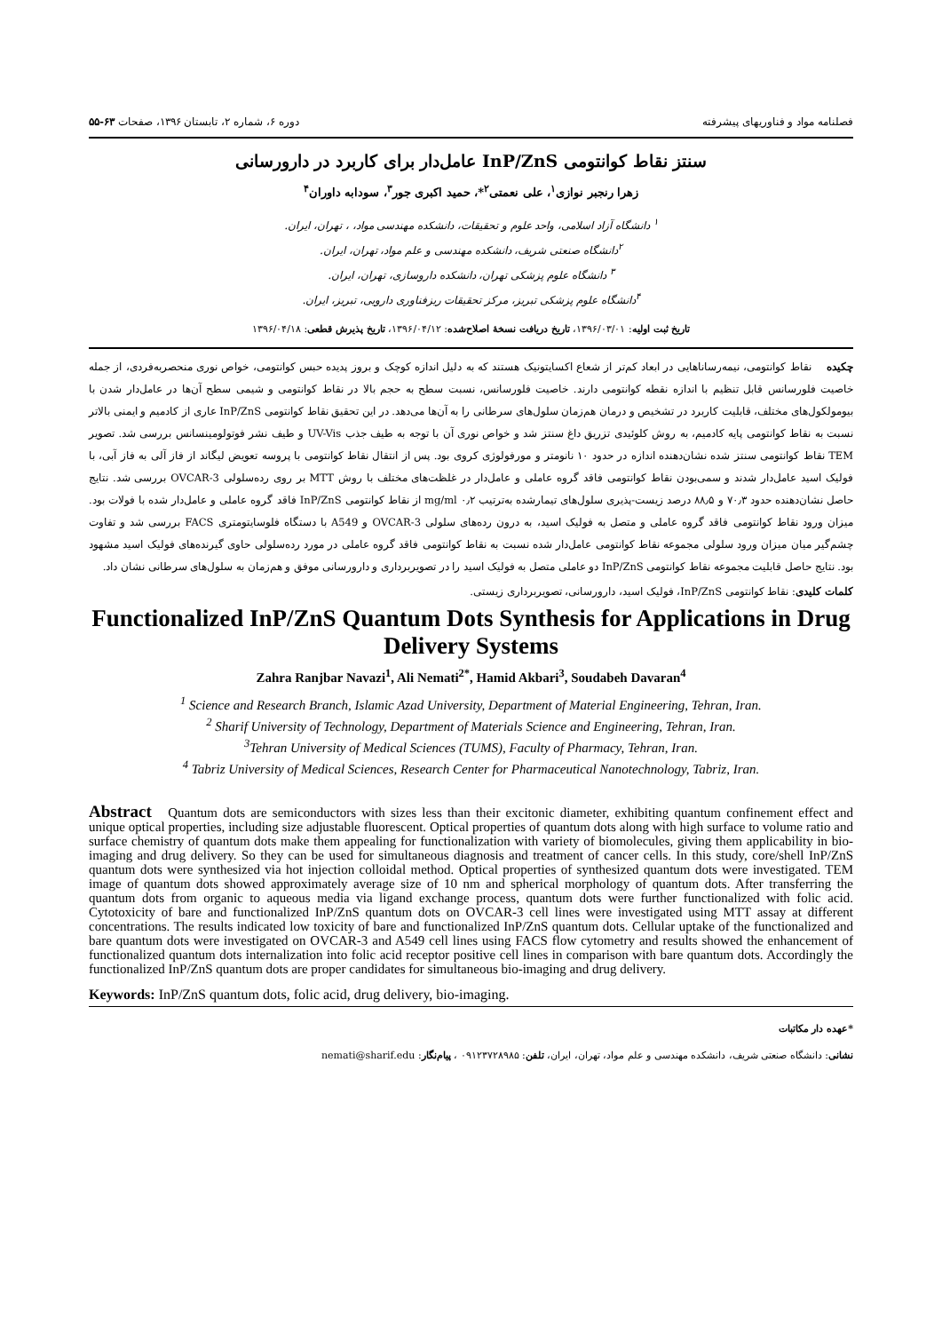فصلنامه مواد و فناوریهای پیشرفته دوره ۶، شماره ۲، تابستان ۱۳۹۶، صفحات ۶۳-۵۵
سنتز نقاط کوانتومی InP/ZnS عامل‌دار برای کاربرد در دارورسانی
زهرا رنجبر نوازی<sup>۱</sup>، علی نعمتی<sup>۲</sup>*، حمید اکبری جور<sup>۳</sup>، سودابه داوران<sup>۴</sup>
<sup>۱</sup> دانشگاه آزاد اسلامی، واحد علوم و تحقیقات، دانشکده مهندسی مواد، ، تهران، ایران.
<sup>۲</sup> دانشگاه صنعتی شریف، دانشکده مهندسی و علم مواد، تهران، ایران.
<sup>۳</sup> دانشگاه علوم پزشکی تهران، دانشکده داروسازی، تهران، ایران.
<sup>۴</sup> دانشگاه علوم پزشکی تبریز، مرکز تحقیقات ریزفناوری دارویی، تبریز، ایران.
تاریخ ثبت اولیه: ۱۳۹۶/۰۳/۰۱، تاریخ دریافت نسخهٔ اصلاح‌شده: ۱۳۹۶/۰۴/۱۲، تاریخ پذیرش قطعی: ۱۳۹۶/۰۴/۱۸
چکیده نقاط کوانتومی، نیمه‌رساناهایی در ابعاد کم‌تر از شعاع اکسایتونیک هستند که به دلیل اندازه کوچک و بروز پدیده حبس کوانتومی، خواص نوری منحصربه‌فردی، از جمله خاصیت فلورسانس قابل تنظیم با اندازه نقطه کوانتومی دارند. خاصیت فلورسانس، نسبت سطح به حجم بالا در نقاط کوانتومی و شیمی سطح آن‌ها در عامل‌دار شدن با بیومولکول‌های مختلف، قابلیت کاربرد در تشخیص و درمان هم‌زمان سلول‌های سرطانی را به آن‌ها می‌دهد. در این تحقیق نقاط کوانتومی InP/ZnS عاری از کادمیم و ایمنی بالاتر نسبت به نقاط کوانتومی پایه کادمیم، به روش کلوئیدی تزریق داغ سنتز شد و خواص نوری آن با توجه به طیف جذب UV-Vis و طیف نشر فوتولومینسانس بررسی شد. تصویر TEM نقاط کوانتومی سنتز شده نشان‌دهنده اندازه در حدود ۱۰ نانومتر و مورفولوژی کروی بود. پس از انتقال نقاط کوانتومی با پروسه تعویض لیگاند از فاز آلی به فاز آبی، با فولیک اسید عامل‌دار شدند و سمی‌بودن نقاط کوانتومی فاقد گروه عاملی و عامل‌دار در غلظت‌های مختلف با روش MTT بر روی رده‌سلولی OVCAR-3 بررسی شد. نتایج حاصل نشان‌دهنده حدود ۷۰٫۳ و ۸۸٫۵ درصد زیست-پذیری سلول‌های تیمارشده به‌ترتیب ۰٫۲ mg/ml از نقاط کوانتومی InP/ZnS فاقد گروه عاملی و عامل‌دار شده با فولات بود. میزان ورود نقاط کوانتومی فاقد گروه عاملی و متصل به فولیک اسید، به درون رده‌های سلولی OVCAR-3 و A549 با دستگاه فلوسایتومتری FACS بررسی شد و تفاوت چشم‌گیر میان میزان ورود سلولی مجموعه نقاط کوانتومی عامل‌دار شده نسبت به نقاط کوانتومی فاقد گروه عاملی در مورد رده‌سلولی حاوی گیرنده‌های فولیک اسید مشهود بود. نتایج حاصل قابلیت مجموعه نقاط کوانتومی InP/ZnS دو عاملی متصل به فولیک اسید را در تصویربرداری و دارورسانی موفق و هم‌زمان به سلول‌های سرطانی نشان داد.
کلمات کلیدی: نقاط کوانتومی InP/ZnS، فولیک اسید، دارورسانی، تصویربرداری زیستی.
Functionalized InP/ZnS Quantum Dots Synthesis for Applications in Drug Delivery Systems
Zahra Ranjbar Navazi<sup>1</sup>, Ali Nemati<sup>2*</sup>, Hamid Akbari<sup>3</sup>, Soudabeh Davaran<sup>4</sup>
<sup>1</sup> Science and Research Branch, Islamic Azad University, Department of Material Engineering, Tehran, Iran.
<sup>2</sup> Sharif University of Technology, Department of Materials Science and Engineering, Tehran, Iran.
<sup>3</sup> Tehran University of Medical Sciences (TUMS), Faculty of Pharmacy, Tehran, Iran.
<sup>4</sup> Tabriz University of Medical Sciences, Research Center for Pharmaceutical Nanotechnology, Tabriz, Iran.
Abstract Quantum dots are semiconductors with sizes less than their excitonic diameter, exhibiting quantum confinement effect and unique optical properties, including size adjustable fluorescent. Optical properties of quantum dots along with high surface to volume ratio and surface chemistry of quantum dots make them appealing for functionalization with variety of biomolecules, giving them applicability in bio-imaging and drug delivery. So they can be used for simultaneous diagnosis and treatment of cancer cells. In this study, core/shell InP/ZnS quantum dots were synthesized via hot injection colloidal method. Optical properties of synthesized quantum dots were investigated. TEM image of quantum dots showed approximately average size of 10 nm and spherical morphology of quantum dots. After transferring the quantum dots from organic to aqueous media via ligand exchange process, quantum dots were further functionalized with folic acid. Cytotoxicity of bare and functionalized InP/ZnS quantum dots on OVCAR-3 cell lines were investigated using MTT assay at different concentrations. The results indicated low toxicity of bare and functionalized InP/ZnS quantum dots. Cellular uptake of the functionalized and bare quantum dots were investigated on OVCAR-3 and A549 cell lines using FACS flow cytometry and results showed the enhancement of functionalized quantum dots internalization into folic acid receptor positive cell lines in comparison with bare quantum dots. Accordingly the functionalized InP/ZnS quantum dots are proper candidates for simultaneous bio-imaging and drug delivery.
Keywords: InP/ZnS quantum dots, folic acid, drug delivery, bio-imaging.
*عهده دار مکاتبات
نشانی: دانشگاه صنعتی شریف، دانشکده مهندسی و علم مواد، تهران، ایران، تلفن: ۰۹۱۲۳۷۲۸۹۸۵ ، پیام‌نگار: nemati@sharif.edu